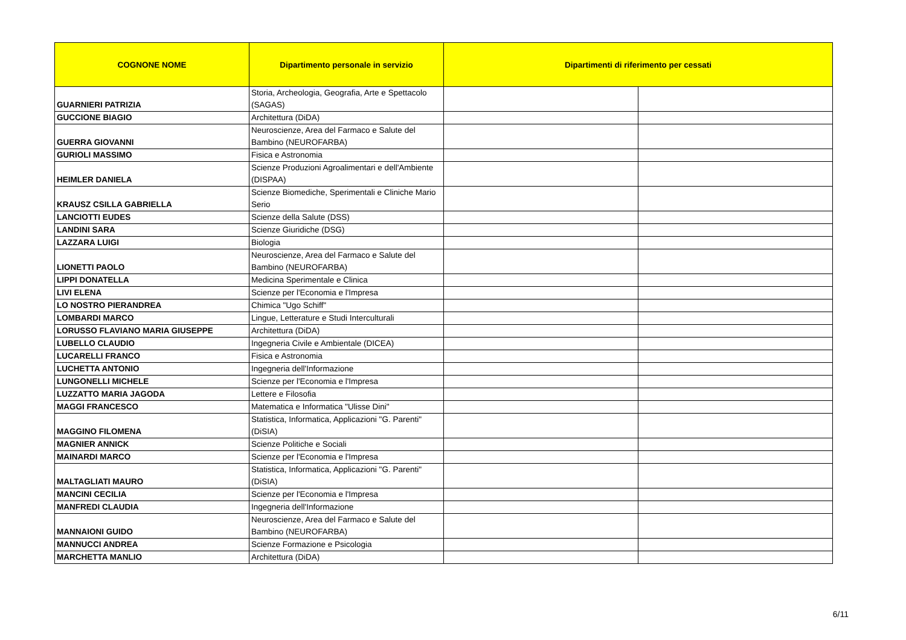| COGNONE NOME | Dipartimento personale in servizio | Dipartimenti di riferimento per cessati | |
| --- | --- | --- | --- |
| GUARNIERI PATRIZIA | Storia, Archeologia, Geografia, Arte e Spettacolo (SAGAS) | | |
| GUCCIONE BIAGIO | Architettura (DiDA) | | |
| GUERRA GIOVANNI | Neuroscienze, Area del Farmaco e Salute del Bambino (NEUROFARBA) | | |
| GURIOLI MASSIMO | Fisica e Astronomia | | |
| HEIMLER DANIELA | Scienze Produzioni Agroalimentari e dell'Ambiente (DISPAA) | | |
| KRAUSZ CSILLA GABRIELLA | Scienze Biomediche, Sperimentali e Cliniche Mario Serio | | |
| LANCIOTTI EUDES | Scienze della Salute (DSS) | | |
| LANDINI SARA | Scienze Giuridiche (DSG) | | |
| LAZZARA LUIGI | Biologia | | |
| LIONETTI PAOLO | Neuroscienze, Area del Farmaco e Salute del Bambino (NEUROFARBA) | | |
| LIPPI DONATELLA | Medicina Sperimentale e Clinica | | |
| LIVI ELENA | Scienze per l'Economia e l'Impresa | | |
| LO NOSTRO PIERANDREA | Chimica "Ugo Schiff" | | |
| LOMBARDI MARCO | Lingue, Letterature e Studi Interculturali | | |
| LORUSSO FLAVIANO MARIA GIUSEPPE | Architettura (DiDA) | | |
| LUBELLO CLAUDIO | Ingegneria Civile e Ambientale (DICEA) | | |
| LUCARELLI FRANCO | Fisica e Astronomia | | |
| LUCHETTA ANTONIO | Ingegneria dell'Informazione | | |
| LUNGONELLI MICHELE | Scienze per l'Economia e l'Impresa | | |
| LUZZATTO MARIA JAGODA | Lettere e Filosofia | | |
| MAGGI FRANCESCO | Matematica e Informatica "Ulisse Dini" | | |
| MAGGINO FILOMENA | Statistica, Informatica, Applicazioni "G. Parenti" (DiSIA) | | |
| MAGNIER ANNICK | Scienze Politiche e Sociali | | |
| MAINARDI MARCO | Scienze per l'Economia e l'Impresa | | |
| MALTAGLIATI MAURO | Statistica, Informatica, Applicazioni "G. Parenti" (DiSIA) | | |
| MANCINI CECILIA | Scienze per l'Economia e l'Impresa | | |
| MANFREDI CLAUDIA | Ingegneria dell'Informazione | | |
| MANNAIONI GUIDO | Neuroscienze, Area del Farmaco e Salute del Bambino (NEUROFARBA) | | |
| MANNUCCI ANDREA | Scienze Formazione e Psicologia | | |
| MARCHETTA MANLIO | Architettura (DiDA) | | |
6/11